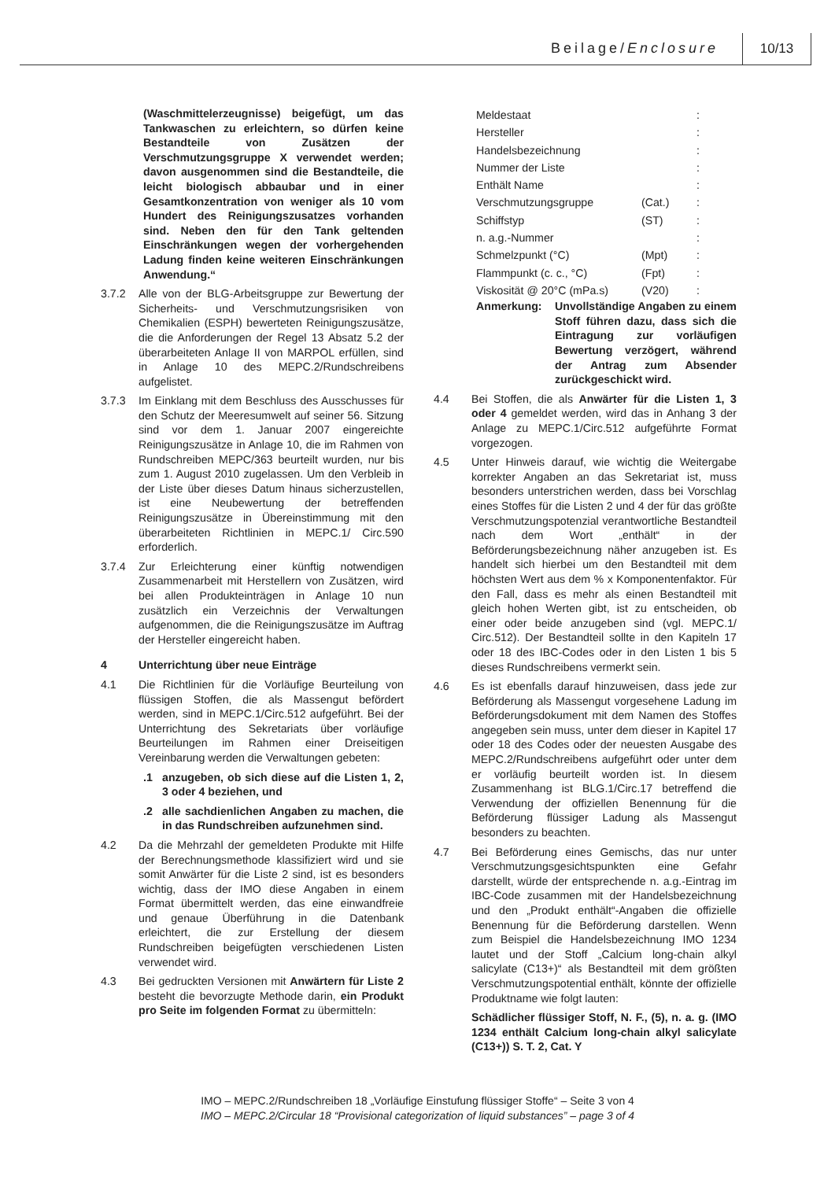Beilage/Enclosure 10/13
(Waschmittelerzeugnisse) beigefügt, um das Tankwaschen zu erleichtern, so dürfen keine Bestandteile von Zusätzen der Verschmutzungsgruppe X verwendet werden; davon ausgenommen sind die Bestandteile, die leicht biologisch abbaubar und in einer Gesamtkonzentration von weniger als 10 vom Hundert des Reinigungszusatzes vorhanden sind. Neben den für den Tank geltenden Einschränkungen wegen der vorhergehenden Ladung finden keine weiteren Einschränkungen Anwendung.“
3.7.2 Alle von der BLG-Arbeitsgruppe zur Bewertung der Sicherheits- und Verschmutzungsrisiken von Chemikalien (ESPH) bewerteten Reinigungszusätze, die die Anforderungen der Regel 13 Absatz 5.2 der überarbeiteten Anlage II von MARPOL erfüllen, sind in Anlage 10 des MEPC.2/Rundschreibens aufgelistet.
3.7.3 Im Einklang mit dem Beschluss des Ausschusses für den Schutz der Meeresumwelt auf seiner 56. Sitzung sind vor dem 1. Januar 2007 eingereichte Reinigungszusätze in Anlage 10, die im Rahmen von Rundschreiben MEPC/363 beurteilt wurden, nur bis zum 1. August 2010 zugelassen. Um den Verbleib in der Liste über dieses Datum hinaus sicherzustellen, ist eine Neubewertung der betreffenden Reinigungszusätze in Übereinstimmung mit den überarbeiteten Richtlinien in MEPC.1/ Circ.590 erforderlich.
3.7.4 Zur Erleichterung einer künftig notwendigen Zusammenarbeit mit Herstellern von Zusätzen, wird bei allen Produkteinträgen in Anlage 10 nun zusätzlich ein Verzeichnis der Verwaltungen aufgenommen, die die Reinigungszusätze im Auftrag der Hersteller eingereicht haben.
4 Unterrichtung über neue Einträge
4.1 Die Richtlinien für die Vorläufige Beurteilung von flüssigen Stoffen, die als Massengut befördert werden, sind in MEPC.1/Circ.512 aufgeführt. Bei der Unterrichtung des Sekretariats über vorläufige Beurteilungen im Rahmen einer Dreiseitigen Vereinbarung werden die Verwaltungen gebeten:
.1 anzugeben, ob sich diese auf die Listen 1, 2, 3 oder 4 beziehen, und
.2 alle sachdienlichen Angaben zu machen, die in das Rundschreiben aufzunehmen sind.
4.2 Da die Mehrzahl der gemeldeten Produkte mit Hilfe der Berechnungsmethode klassifiziert wird und sie somit Anwärter für die Liste 2 sind, ist es besonders wichtig, dass der IMO diese Angaben in einem Format übermittelt werden, das eine einwandfreie und genaue Überführung in die Datenbank erleichtert, die zur Erstellung der diesem Rundschreiben beigefügten verschiedenen Listen verwendet wird.
4.3 Bei gedruckten Versionen mit Anwärtern für Liste 2 besteht die bevorzugte Methode darin, ein Produkt pro Seite im folgenden Format zu übermitteln:
| Meldestaat | | : |
| Hersteller | | : |
| Handelsbezeichnung | | : |
| Nummer der Liste | | : |
| Enthält Name | | : |
| Verschmutzungsgruppe | (Cat.) | : |
| Schiffstyp | (ST) | : |
| n. a.g.-Nummer | | : |
| Schmelzpunkt (°C) | (Mpt) | : |
| Flammpunkt (c. c., °C) | (Fpt) | : |
| Viskosität @ 20°C (mPa.s) | (V20) | : |
Anmerkung: Unvollständige Angaben zu einem Stoff führen dazu, dass sich die Eintragung zur vorläufigen Bewertung verzögert, während der Antrag zum Absender zurückgeschickt wird.
4.4 Bei Stoffen, die als Anwärter für die Listen 1, 3 oder 4 gemeldet werden, wird das in Anhang 3 der Anlage zu MEPC.1/Circ.512 aufgeführte Format vorgezogen.
4.5 Unter Hinweis darauf, wie wichtig die Weitergabe korrekter Angaben an das Sekretariat ist, muss besonders unterstrichen werden, dass bei Vorschlag eines Stoffes für die Listen 2 und 4 der für das größte Verschmutzungspotenzial verantwortliche Bestandteil nach dem Wort „enthält“ in der Beförderungsbezeichnung näher anzugeben ist. Es handelt sich hierbei um den Bestandteil mit dem höchsten Wert aus dem % x Komponentenfaktor. Für den Fall, dass es mehr als einen Bestandteil mit gleich hohen Werten gibt, ist zu entscheiden, ob einer oder beide anzugeben sind (vgl. MEPC.1/ Circ.512). Der Bestandteil sollte in den Kapiteln 17 oder 18 des IBC-Codes oder in den Listen 1 bis 5 dieses Rundschreibens vermerkt sein.
4.6 Es ist ebenfalls darauf hinzuweisen, dass jede zur Beförderung als Massengut vorgesehene Ladung im Beförderungsdokument mit dem Namen des Stoffes angegeben sein muss, unter dem dieser in Kapitel 17 oder 18 des Codes oder der neuesten Ausgabe des MEPC.2/Rundschreibens aufgeführt oder unter dem er vorläufig beurteilt worden ist. In diesem Zusammenhang ist BLG.1/Circ.17 betreffend die Verwendung der offiziellen Benennung für die Beförderung flüssiger Ladung als Massengut besonders zu beachten.
4.7 Bei Beförderung eines Gemischs, das nur unter Verschmutzungsgesichtspunkten eine Gefahr darstellt, würde der entsprechende n. a.g.-Eintrag im IBC-Code zusammen mit der Handelsbezeichnung und den „Produkt enthält“-Angaben die offizielle Benennung für die Beförderung darstellen. Wenn zum Beispiel die Handelsbezeichnung IMO 1234 lautet und der Stoff „Calcium long-chain alkyl salicylate (C13+)“ als Bestandteil mit dem größten Verschmutzungspotential enthält, könnte der offizielle Produktname wie folgt lauten:
Schädlicher flüssiger Stoff, N. F., (5), n. a. g. (IMO 1234 enthält Calcium long-chain alkyl salicylate (C13+)) S. T. 2, Cat. Y
IMO – MEPC.2/Rundschreiben 18 „Vorläufige Einstufung flüssiger Stoffe“ – Seite 3 von 4
IMO – MEPC.2/Circular 18 “Provisional categorization of liquid substances” – page 3 of 4